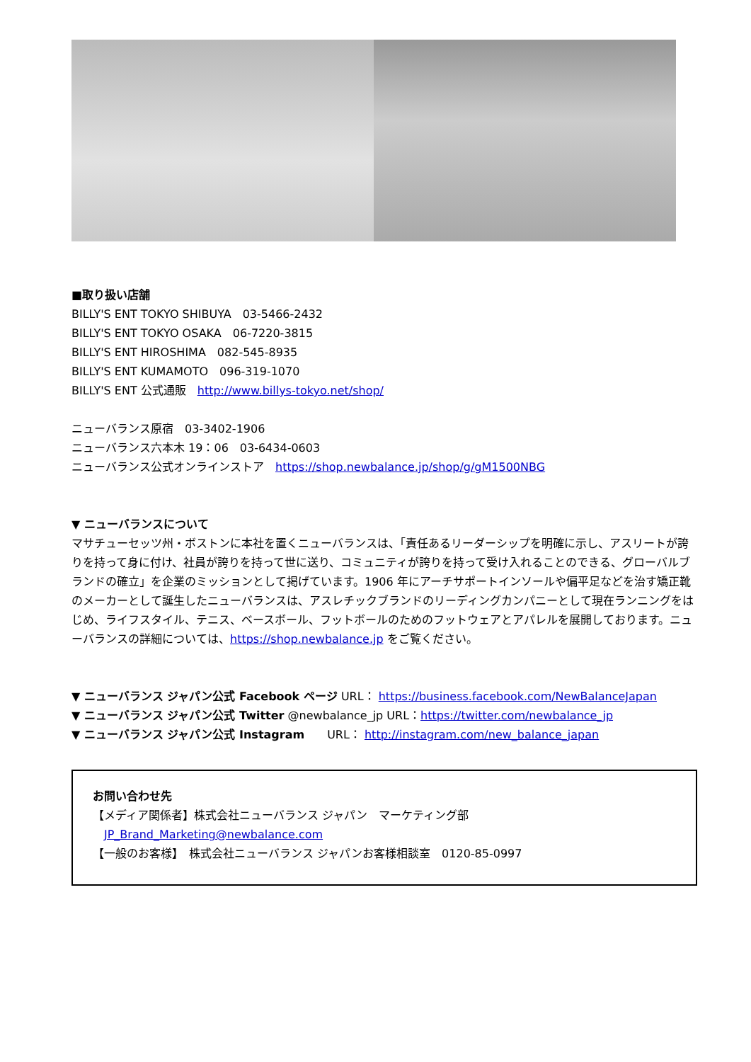■取り扱い店舗
BILLY'S ENT TOKYO SHIBUYA　03-5466-2432
BILLY'S ENT TOKYO OSAKA　06-7220-3815
BILLY'S ENT HIROSHIMA　082-545-8935
BILLY'S ENT KUMAMOTO　096-319-1070
BILLY'S ENT 公式通販　http://www.billys-tokyo.net/shop/
ニューバランス原宿　03-3402-1906
ニューバランス六本木 19：06　03-6434-0603
ニューバランス公式オンラインストア　https://shop.newbalance.jp/shop/g/gM1500NBG
▼ ニューバランスについて
マサチューセッツ州・ボストンに本社を置くニューバランスは、「責任あるリーダーシップを明確に示し、アスリートが誇りを持って身に付け、社員が誇りを持って世に送り、コミュニティが誇りを持って受け入れることのできる、グローバルブランドの確立」を企業のミッションとして掲げています。1906 年にアーチサポートインソールや偏平足などを治す矯正靴のメーカーとして誕生したニューバランスは、アスレチックブランドのリーディングカンパニーとして現在ランニングをはじめ、ライフスタイル、テニス、ベースボール、フットボールのためのフットウェアとアパレルを展開しております。ニューバランスの詳細については、https://shop.newbalance.jp をご覧ください。
▼ ニューバランス ジャパン公式 Facebook ページ URL： https://business.facebook.com/NewBalanceJapan
▼ ニューバランス ジャパン公式 Twitter @newbalance_jp URL：https://twitter.com/newbalance_jp
▼ ニューバランス ジャパン公式 Instagram　　URL： http://instagram.com/new_balance_japan
お問い合わせ先
【メディア関係者】株式会社ニューバランス ジャパン　マーケティング部
　JP_Brand_Marketing@newbalance.com
【一般のお客様】　株式会社ニューバランス ジャパンお客様相談室　0120-85-0997